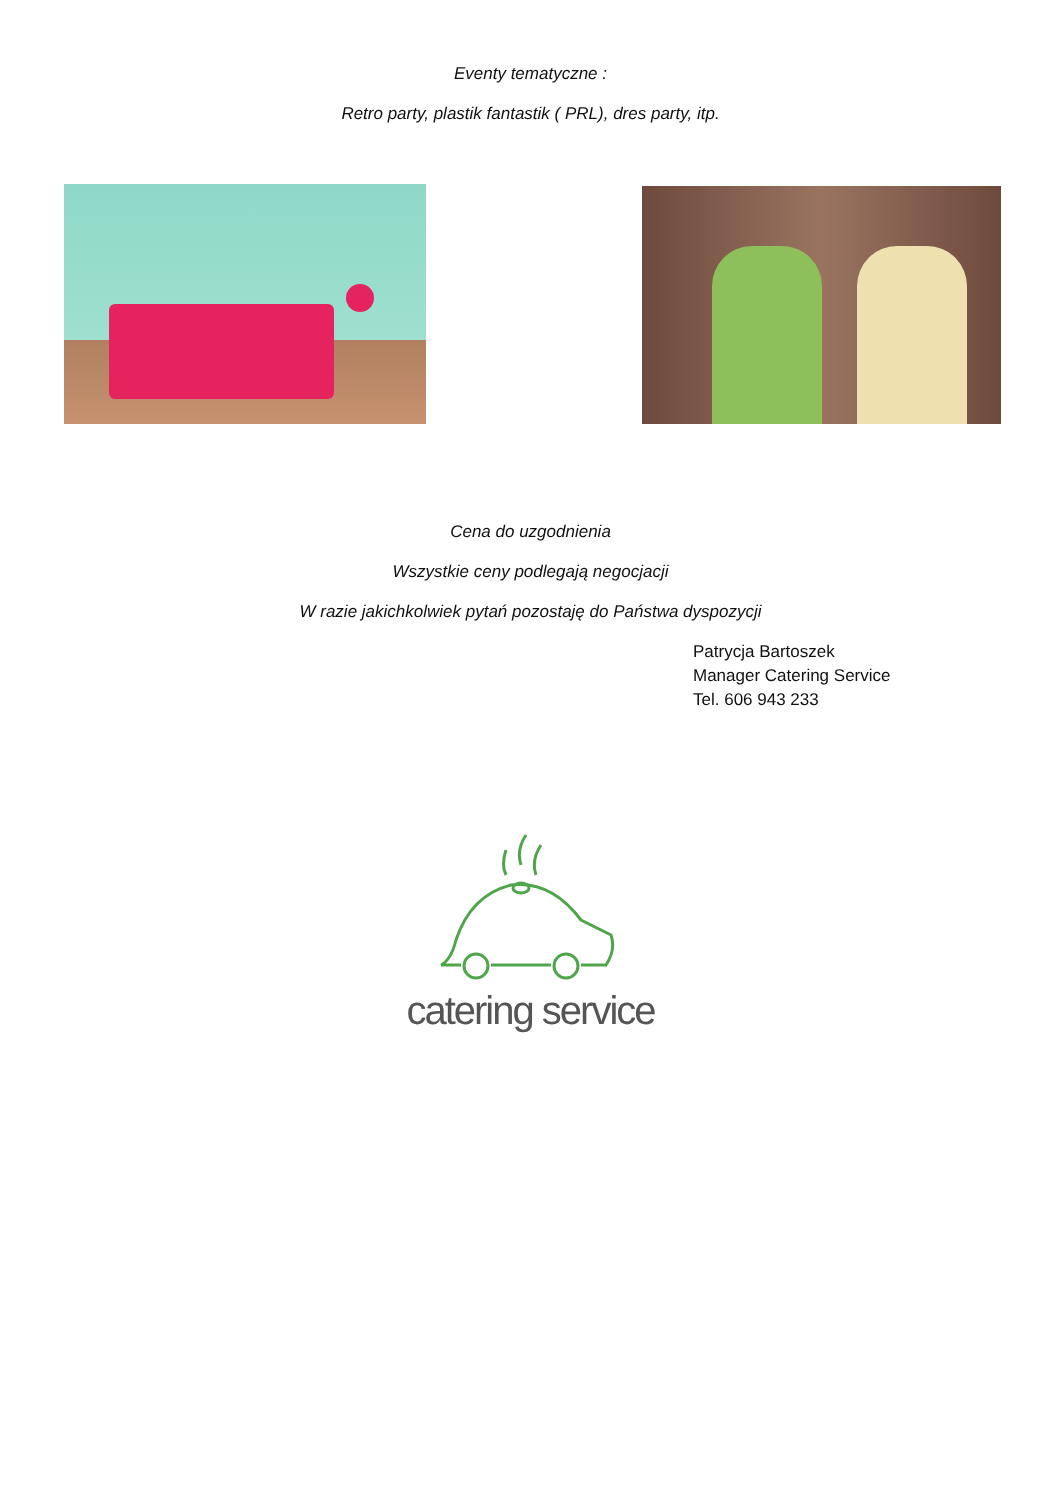Eventy tematyczne :
Retro party, plastik fantastik ( PRL), dres party, itp.
Cena do uzgodnienia
Wszystkie ceny podlegają negocjacji
W razie jakichkolwiek pytań pozostaję do Państwa dyspozycji
Patrycja Bartoszek
Manager Catering Service
Tel. 606 943 233
catering service